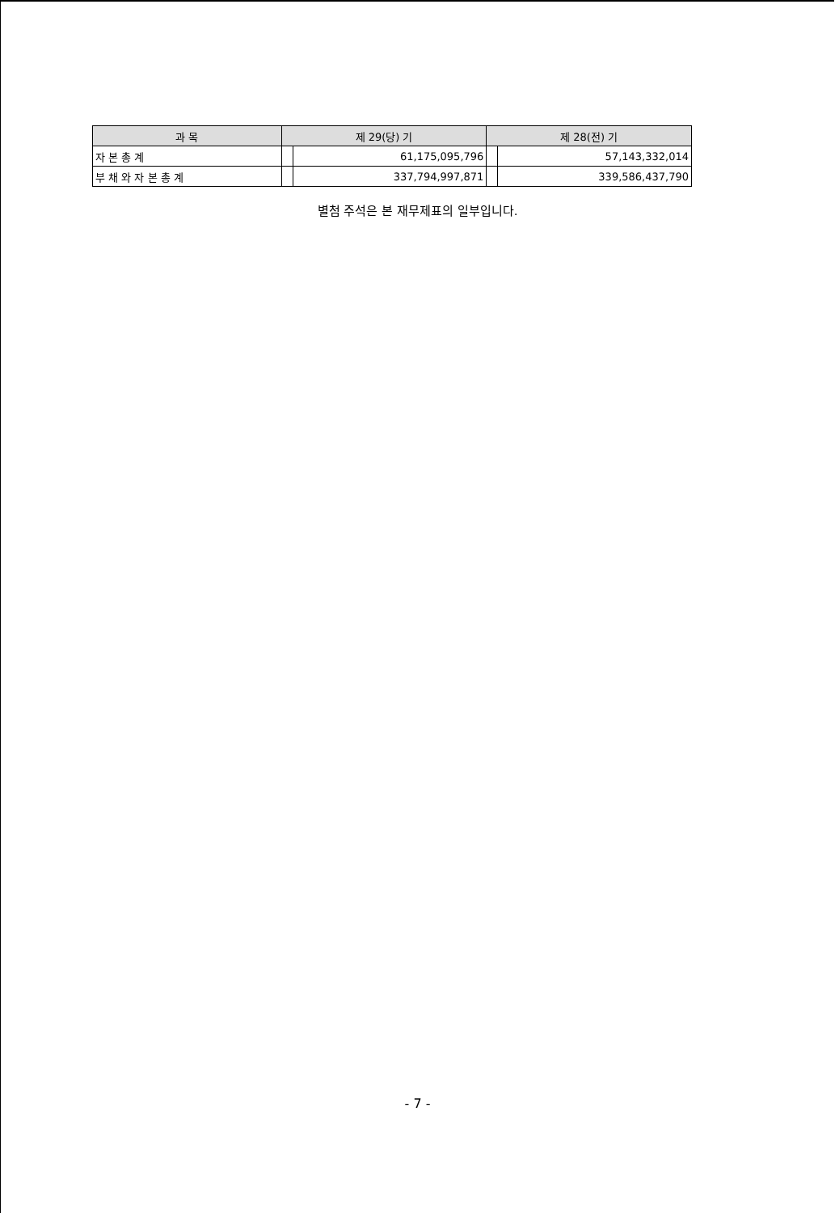| 과 목 | 제 29(당) 기 | | 제 28(전) 기 | |
| --- | --- | --- | --- | --- |
| 자 본 총 계 | | 61,175,095,796 | | 57,143,332,014 |
| 부 채 와 자 본 총 계 | | 337,794,997,871 | | 339,586,437,790 |
별첨 주석은 본 재무제표의 일부입니다.
- 7 -